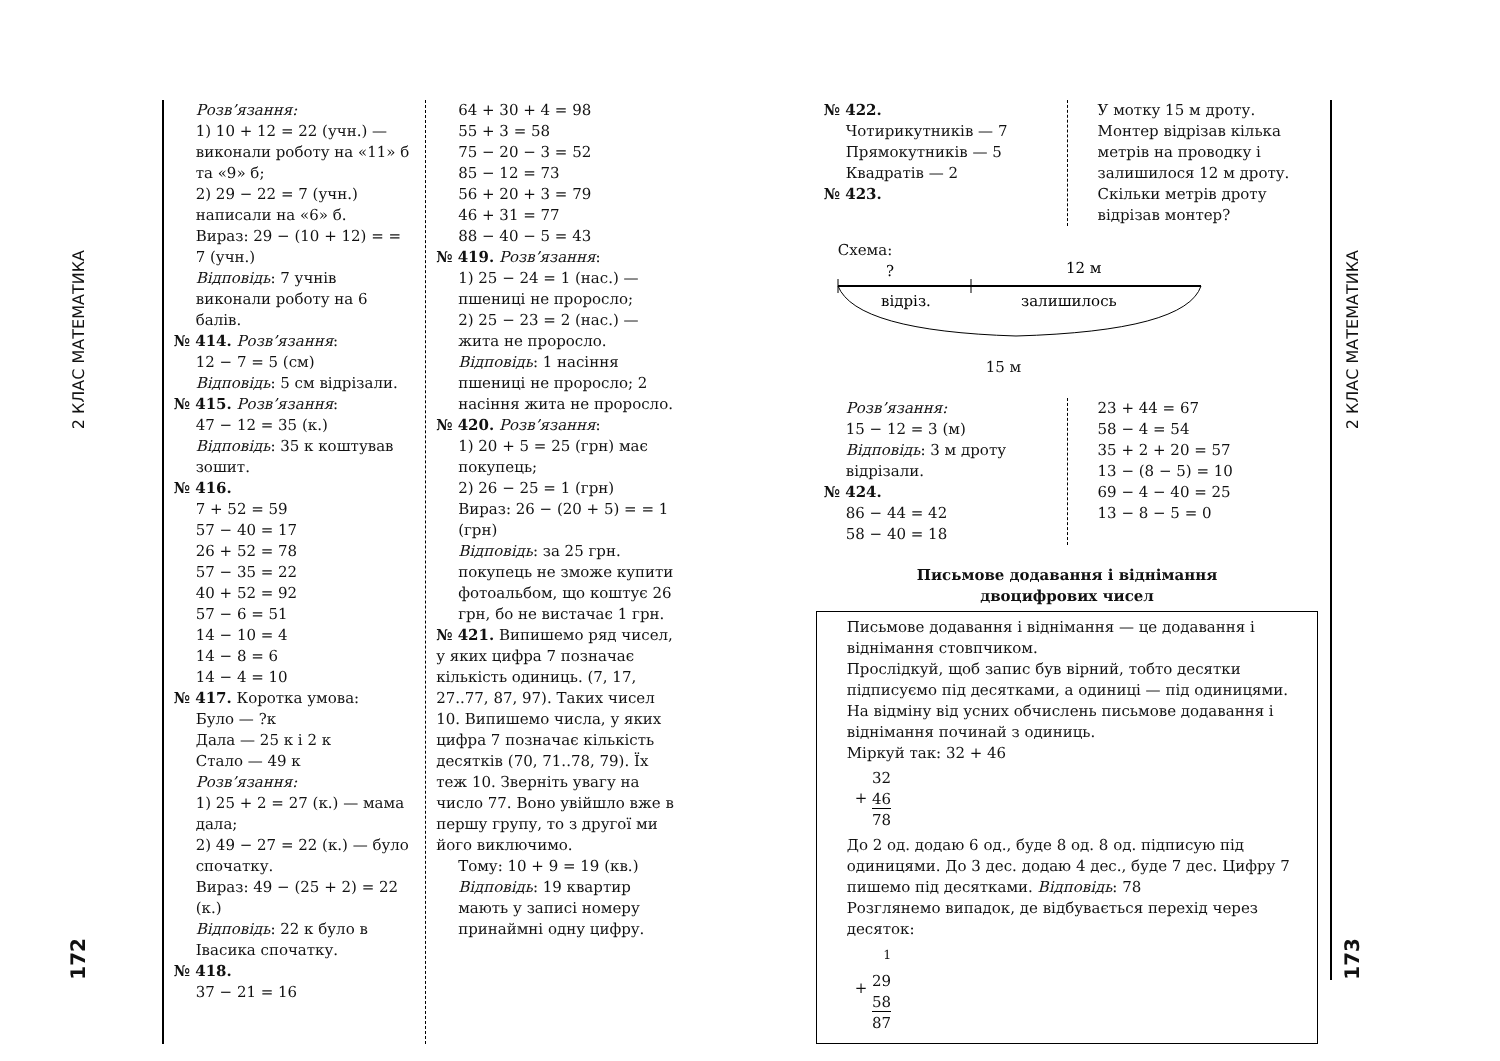2 КЛАС МАТЕМАТИКА
172
Розв’язання:
1) 10 + 12 = 22 (учн.) — виконали роботу на «11» б та «9» б;
2) 29 − 22 = 7 (учн.) написали на «6» б.
Вираз: 29 − (10 + 12) = = 7 (учн.)
Відповідь: 7 учнів виконали роботу на 6 балів.
№ 414. Розв’язання:
12 − 7 = 5 (см)
Відповідь: 5 см відрізали.
№ 415. Розв’язання:
47 − 12 = 35 (к.)
Відповідь: 35 к коштував зошит.
№ 416.
7 + 52 = 59
57 − 40 = 17
26 + 52 = 78
57 − 35 = 22
40 + 52 = 92
57 − 6 = 51
14 − 10 = 4
14 − 8 = 6
14 − 4 = 10
№ 417. Коротка умова:
Було — ?к
Дала — 25 к і 2 к
Стало — 49 к
Розв’язання:
1) 25 + 2 = 27 (к.) — мама дала;
2) 49 − 27 = 22 (к.) — було спочатку.
Вираз: 49 − (25 + 2) = 22 (к.)
Відповідь: 22 к було в Івасика спочатку.
№ 418.
37 − 21 = 16
64 + 30 + 4 = 98
55 + 3 = 58
75 − 20 − 3 = 52
85 − 12 = 73
56 + 20 + 3 = 79
46 + 31 = 77
88 − 40 − 5 = 43
№ 419. Розв’язання:
1) 25 − 24 = 1 (нас.) — пшениці не проросло;
2) 25 − 23 = 2 (нас.) — жита не проросло.
Відповідь: 1 насіння пшениці не проросло; 2 насіння жита не проросло.
№ 420. Розв’язання:
1) 20 + 5 = 25 (грн) має покупець;
2) 26 − 25 = 1 (грн)
Вираз: 26 − (20 + 5) = = 1 (грн)
Відповідь: за 25 грн. покупець не зможе купити фотоальбом, що коштує 26 грн, бо не вистачає 1 грн.
№ 421. Випишемо ряд чисел, у яких цифра 7 позначає кількість одиниць. (7, 17, 27..77, 87, 97). Таких чисел 10. Випишемо числа, у яких цифра 7 позначає кількість десятків (70, 71..78, 79). Їх теж 10. Зверніть увагу на число 77. Воно увійшло вже в першу групу, то з другої ми його виключимо.
Тому: 10 + 9 = 19 (кв.)
Відповідь: 19 квартир мають у записі номеру принаймні одну цифру.
№ 422.
Чотирикутників — 7
Прямокутників — 5
Квадратів — 2
№ 423.
У мотку 15 м дроту. Монтер відрізав кілька метрів на проводку і залишилося 12 м дроту. Скільки метрів дроту відрізав монтер?
Схема:
?
12 м
відріз.
залишилось
15 м
Розв’язання:
15 − 12 = 3 (м)
Відповідь: 3 м дроту відрізали.
№ 424.
86 − 44 = 42
58 − 40 = 18
23 + 44 = 67
58 − 4 = 54
35 + 2 + 20 = 57
13 − (8 − 5) = 10
69 − 4 − 40 = 25
13 − 8 − 5 = 0
Письмове додавання і віднімання
двоцифрових чисел
Письмове додавання і віднімання — це додавання і віднімання стовпчиком.
Прослідкуй, щоб запис був вірний, тобто десятки підписуємо під десятками, а одиниці — під одиницями.
На відміну від усних обчислень письмове додавання і віднімання починай з одиниць.
Міркуй так: 32 + 46
+ 32
46
78
До 2 од. додаю 6 од., буде 8 од. 8 од. підписую під одиницями. До 3 дес. додаю 4 дес., буде 7 дес. Цифру 7 пишемо під десятками. Відповідь: 78
Розглянемо випадок, де відбувається перехід через десяток:
+ <sup>1</sup>
29
58
87
2 КЛАС МАТЕМАТИКА
173